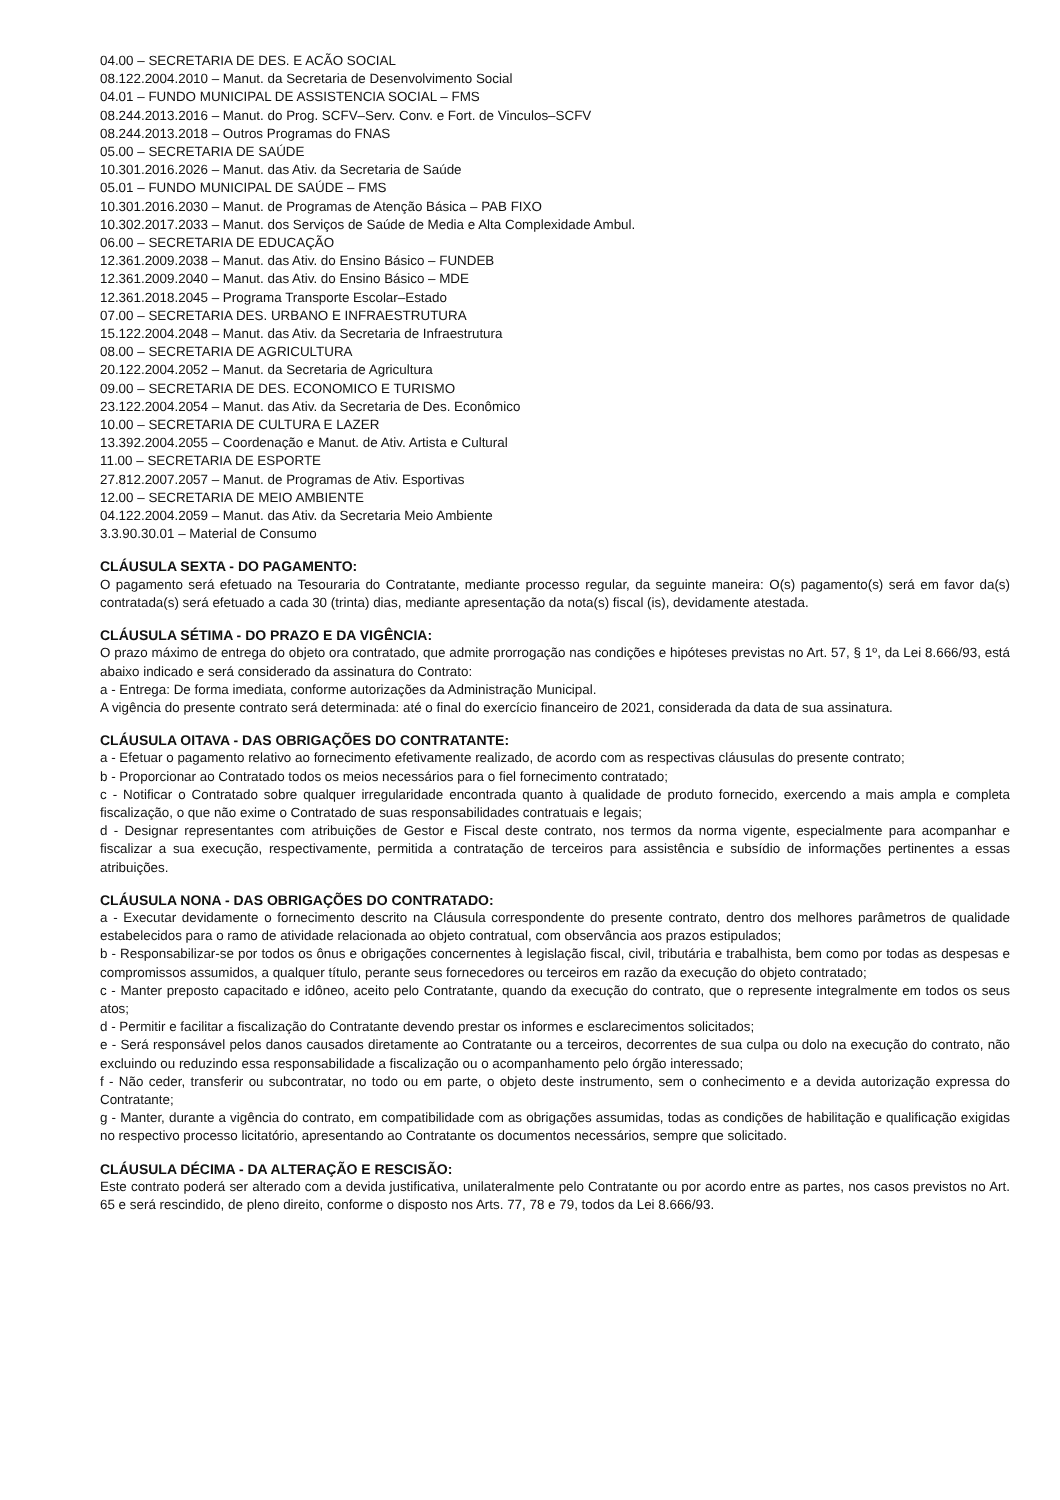04.00 – SECRETARIA DE DES. E ACÃO SOCIAL
08.122.2004.2010 – Manut. da Secretaria de Desenvolvimento Social
04.01 – FUNDO MUNICIPAL DE ASSISTENCIA SOCIAL – FMS
08.244.2013.2016 – Manut. do Prog. SCFV–Serv. Conv. e Fort. de Vinculos–SCFV
08.244.2013.2018 – Outros Programas do FNAS
05.00 – SECRETARIA DE SAÚDE
10.301.2016.2026 – Manut. das Ativ. da Secretaria de Saúde
05.01 – FUNDO MUNICIPAL DE SAÚDE – FMS
10.301.2016.2030 – Manut. de Programas de Atenção Básica – PAB FIXO
10.302.2017.2033 – Manut. dos Serviços de Saúde de Media e Alta Complexidade Ambul.
06.00 – SECRETARIA DE EDUCAÇÃO
12.361.2009.2038 – Manut. das Ativ. do Ensino Básico – FUNDEB
12.361.2009.2040 – Manut. das Ativ. do Ensino Básico – MDE
12.361.2018.2045 – Programa Transporte Escolar–Estado
07.00 – SECRETARIA DES. URBANO E INFRAESTRUTURA
15.122.2004.2048 – Manut. das Ativ. da Secretaria de Infraestrutura
08.00 – SECRETARIA DE AGRICULTURA
20.122.2004.2052 – Manut. da Secretaria de Agricultura
09.00 – SECRETARIA DE DES. ECONOMICO E TURISMO
23.122.2004.2054 – Manut. das Ativ. da Secretaria de Des. Econômico
10.00 – SECRETARIA DE CULTURA E LAZER
13.392.2004.2055 – Coordenação e Manut. de Ativ. Artista e Cultural
11.00 – SECRETARIA DE ESPORTE
27.812.2007.2057 – Manut. de Programas de Ativ. Esportivas
12.00 – SECRETARIA DE MEIO AMBIENTE
04.122.2004.2059 – Manut. das Ativ. da Secretaria Meio Ambiente
3.3.90.30.01 – Material de Consumo
CLÁUSULA SEXTA - DO PAGAMENTO:
O pagamento será efetuado na Tesouraria do Contratante, mediante processo regular, da seguinte maneira: O(s) pagamento(s) será em favor da(s) contratada(s) será efetuado a cada 30 (trinta) dias, mediante apresentação da nota(s) fiscal (is), devidamente atestada.
CLÁUSULA SÉTIMA - DO PRAZO E DA VIGÊNCIA:
O prazo máximo de entrega do objeto ora contratado, que admite prorrogação nas condições e hipóteses previstas no Art. 57, § 1º, da Lei 8.666/93, está abaixo indicado e será considerado da assinatura do Contrato:
a - Entrega: De forma imediata, conforme autorizações da Administração Municipal.
A vigência do presente contrato será determinada: até o final do exercício financeiro de 2021, considerada da data de sua assinatura.
CLÁUSULA OITAVA - DAS OBRIGAÇÕES DO CONTRATANTE:
a - Efetuar o pagamento relativo ao fornecimento efetivamente realizado, de acordo com as respectivas cláusulas do presente contrato;
b - Proporcionar ao Contratado todos os meios necessários para o fiel fornecimento contratado;
c - Notificar o Contratado sobre qualquer irregularidade encontrada quanto à qualidade de produto fornecido, exercendo a mais ampla e completa fiscalização, o que não exime o Contratado de suas responsabilidades contratuais e legais;
d - Designar representantes com atribuições de Gestor e Fiscal deste contrato, nos termos da norma vigente, especialmente para acompanhar e fiscalizar a sua execução, respectivamente, permitida a contratação de terceiros para assistência e subsídio de informações pertinentes a essas atribuições.
CLÁUSULA NONA - DAS OBRIGAÇÕES DO CONTRATADO:
a - Executar devidamente o fornecimento descrito na Cláusula correspondente do presente contrato, dentro dos melhores parâmetros de qualidade estabelecidos para o ramo de atividade relacionada ao objeto contratual, com observância aos prazos estipulados;
b - Responsabilizar-se por todos os ônus e obrigações concernentes à legislação fiscal, civil, tributária e trabalhista, bem como por todas as despesas e compromissos assumidos, a qualquer título, perante seus fornecedores ou terceiros em razão da execução do objeto contratado;
c - Manter preposto capacitado e idôneo, aceito pelo Contratante, quando da execução do contrato, que o represente integralmente em todos os seus atos;
d - Permitir e facilitar a fiscalização do Contratante devendo prestar os informes e esclarecimentos solicitados;
e - Será responsável pelos danos causados diretamente ao Contratante ou a terceiros, decorrentes de sua culpa ou dolo na execução do contrato, não excluindo ou reduzindo essa responsabilidade a fiscalização ou o acompanhamento pelo órgão interessado;
f - Não ceder, transferir ou subcontratar, no todo ou em parte, o objeto deste instrumento, sem o conhecimento e a devida autorização expressa do Contratante;
g - Manter, durante a vigência do contrato, em compatibilidade com as obrigações assumidas, todas as condições de habilitação e qualificação exigidas no respectivo processo licitatório, apresentando ao Contratante os documentos necessários, sempre que solicitado.
CLÁUSULA DÉCIMA - DA ALTERAÇÃO E RESCISÃO:
Este contrato poderá ser alterado com a devida justificativa, unilateralmente pelo Contratante ou por acordo entre as partes, nos casos previstos no Art. 65 e será rescindido, de pleno direito, conforme o disposto nos Arts. 77, 78 e 79, todos da Lei 8.666/93.